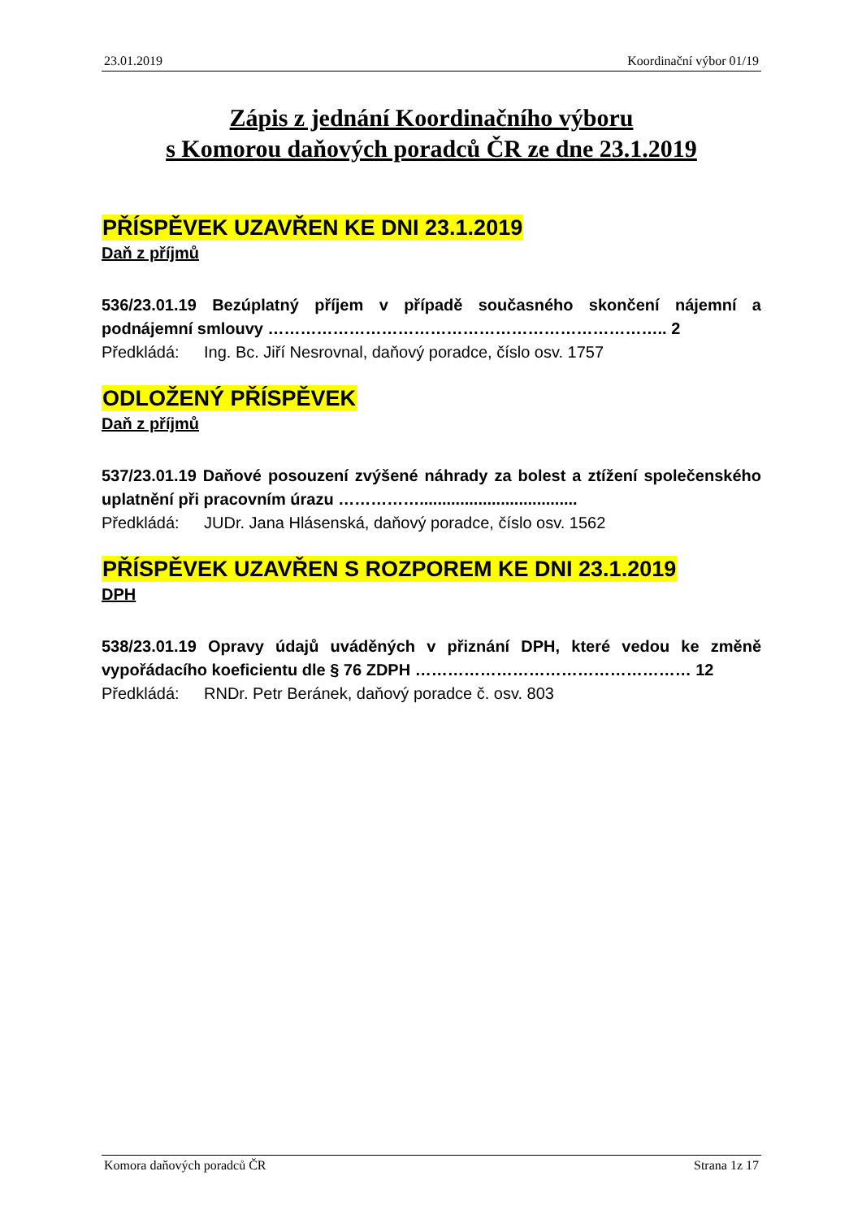23.01.2019 Koordinační výbor 01/19
Zápis z jednání Koordinačního výboru
s Komorou daňových poradců ČR ze dne 23.1.2019
PŘÍSPĚVEK UZAVŘEN KE DNI 23.1.2019
Daň z příjmů
536/23.01.19 Bezúplatný příjem v případě současného skončení nájemní a podnájemní smlouvy ……………………………………………………………….. 2
Předkládá: Ing. Bc. Jiří Nesrovnal, daňový poradce, číslo osv. 1757
ODLOŽENÝ PŘÍSPĚVEK
Daň z příjmů
537/23.01.19 Daňové posouzení zvýšené náhrady za bolest a ztížení společenského uplatnění při pracovním úrazu ……………...................................
Předkládá: JUDr. Jana Hlásenská, daňový poradce, číslo osv. 1562
PŘÍSPĚVEK UZAVŘEN S ROZPOREM KE DNI 23.1.2019
DPH
538/23.01.19 Opravy údajů uváděných v přiznání DPH, které vedou ke změně vypořádacího koeficientu dle § 76 ZDPH …………………………………………… 12
Předkládá: RNDr. Petr Beránek, daňový poradce č. osv. 803
Komora daňových poradců ČR Strana 1z 17